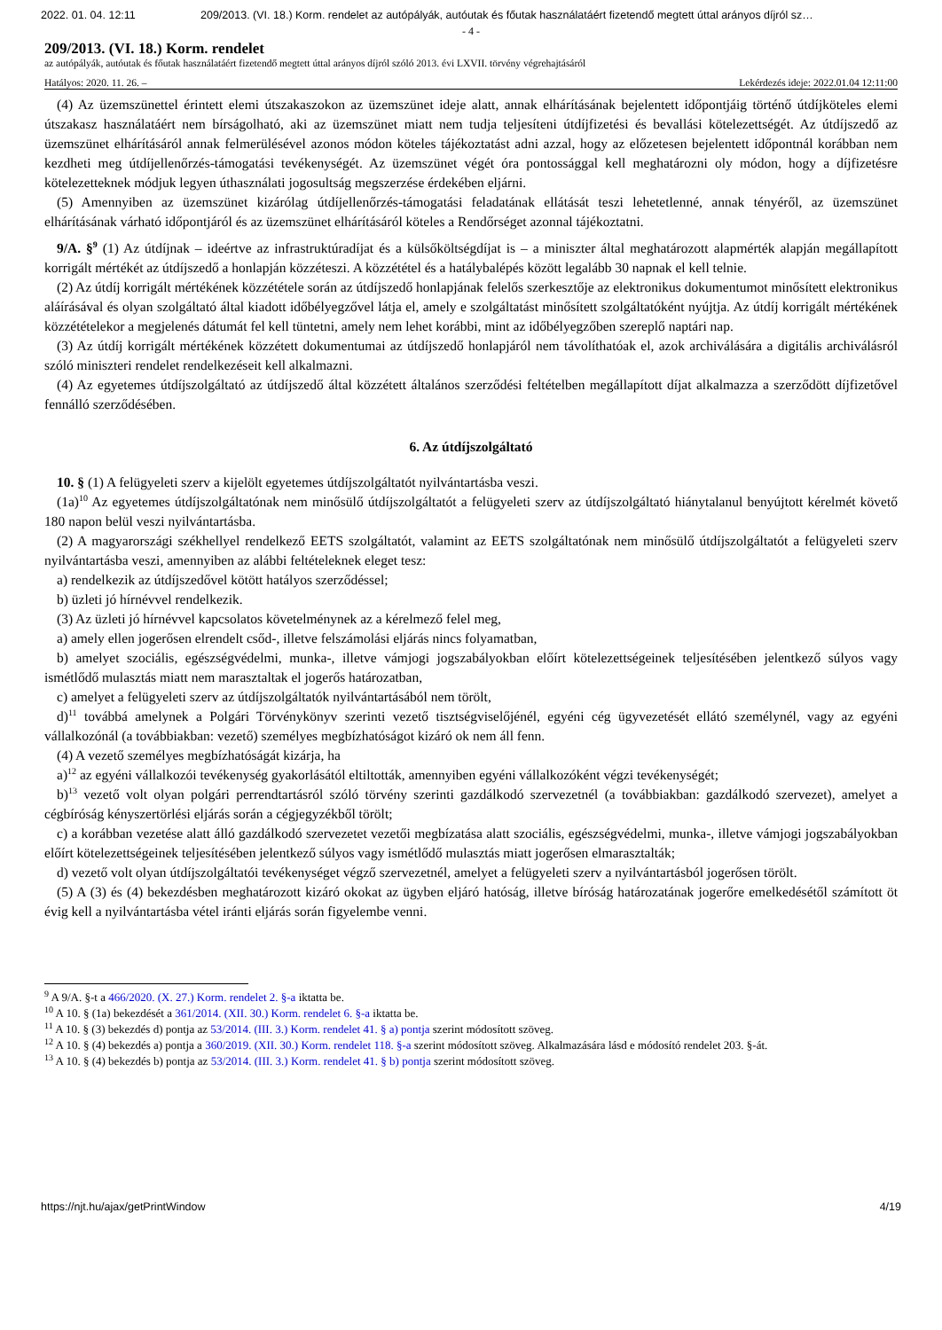2022. 01. 04. 12:11 209/2013. (VI. 18.) Korm. rendelet az autópályák, autóutak és főutak használatáért fizetendő megtett úttal arányos díjról sz…
- 4 -
209/2013. (VI. 18.) Korm. rendelet
az autópályák, autóutak és főutak használatáért fizetendő megtett úttal arányos díjról szóló 2013. évi LXVII. törvény végrehajtásáról
Hatályos: 2020. 11. 26. – Lekérdezés ideje: 2022.01.04 12:11:00
(4) Az üzemszünettel érintett elemi útszakaszokon az üzemszünet ideje alatt, annak elhárításának bejelentett időpontjáig történő útdíjköteles elemi útszakasz használatáért nem bírságolható, aki az üzemszünet miatt nem tudja teljesíteni útdíjfizetési és bevallási kötelezettségét. Az útdíjszedő az üzemszünet elhárításáról annak felmerülésével azonos módon köteles tájékoztatást adni azzal, hogy az előzetesen bejelentett időpontnál korábban nem kezdheti meg útdíjellenőrzés-támogatási tevékenységét. Az üzemszünet végét óra pontossággal kell meghatározni oly módon, hogy a díjfizetésre kötelezetteknek módjuk legyen úthasználati jogosultság megszerzése érdekében eljárni.
(5) Amennyiben az üzemszünet kizárólag útdíjellenőrzés-támogatási feladatának ellátását teszi lehetetlenné, annak tényéről, az üzemszünet elhárításának várható időpontjáról és az üzemszünet elhárításáról köteles a Rendőrséget azonnal tájékoztatni.
9/A. §<sup>9</sup> (1) Az útdíjnak – ideértve az infrastruktúradíjat és a külsőköltségdíjat is – a miniszter által meghatározott alapmérték alapján megállapított korrigált mértékét az útdíjszedő a honlapján közzéteszi. A közzététel és a hatálybalépés között legalább 30 napnak el kell telnie.
(2) Az útdíj korrigált mértékének közzététele során az útdíjszedő honlapjának felelős szerkesztője az elektronikus dokumentumot minősített elektronikus aláírásával és olyan szolgáltató által kiadott időbélyegzővel látja el, amely e szolgáltatást minősített szolgáltatóként nyújtja. Az útdíj korrigált mértékének közzétételekor a megjelenés dátumát fel kell tüntetni, amely nem lehet korábbi, mint az időbélyegzőben szereplő naptári nap.
(3) Az útdíj korrigált mértékének közzétett dokumentumai az útdíjszedő honlapjáról nem távolíthatóak el, azok archiválására a digitális archiválásról szóló miniszteri rendelet rendelkezéseit kell alkalmazni.
(4) Az egyetemes útdíjszolgáltató az útdíjszedő által közzétett általános szerződési feltételben megállapított díjat alkalmazza a szerződött díjfizetővel fennálló szerződésében.
6. Az útdíjszolgáltató
10. § (1) A felügyeleti szerv a kijelölt egyetemes útdíjszolgáltatót nyilvántartásba veszi.
(1a)<sup>10</sup> Az egyetemes útdíjszolgáltatónak nem minősülő útdíjszolgáltatót a felügyeleti szerv az útdíjszolgáltató hiánytalanul benyújtott kérelmét követő 180 napon belül veszi nyilvántartásba.
(2) A magyarországi székhellyel rendelkező EETS szolgáltatót, valamint az EETS szolgáltatónak nem minősülő útdíjszolgáltatót a felügyeleti szerv nyilvántartásba veszi, amennyiben az alábbi feltételeknek eleget tesz:
a) rendelkezik az útdíjszedővel kötött hatályos szerződéssel;
b) üzleti jó hírnévvel rendelkezik.
(3) Az üzleti jó hírnévvel kapcsolatos követelménynek az a kérelmező felel meg,
a) amely ellen jogerősen elrendelt csőd-, illetve felszámolási eljárás nincs folyamatban,
b) amelyet szociális, egészségvédelmi, munka-, illetve vámjogi jogszabályokban előírt kötelezettségeinek teljesítésében jelentkező súlyos vagy ismétlődő mulasztás miatt nem marasztaltak el jogerős határozatban,
c) amelyet a felügyeleti szerv az útdíjszolgáltatók nyilvántartásából nem törölt,
d)<sup>11</sup> továbbá amelynek a Polgári Törvénykönyv szerinti vezető tisztségviselőjénél, egyéni cég ügyvezetését ellátó személynél, vagy az egyéni vállalkozónál (a továbbiakban: vezető) személyes megbízhatóságot kizáró ok nem áll fenn.
(4) A vezető személyes megbízhatóságát kizárja, ha
a)<sup>12</sup> az egyéni vállalkozói tevékenység gyakorlásától eltiltották, amennyiben egyéni vállalkozóként végzi tevékenységét;
b)<sup>13</sup> vezető volt olyan polgári perrendtartásról szóló törvény szerinti gazdálkodó szervezetnél (a továbbiakban: gazdálkodó szervezet), amelyet a cégbíróság kényszertörlési eljárás során a cégjegyzékből törölt;
c) a korábban vezetése alatt álló gazdálkodó szervezetet vezetői megbízatása alatt szociális, egészségvédelmi, munka-, illetve vámjogi jogszabályokban előírt kötelezettségeinek teljesítésében jelentkező súlyos vagy ismétlődő mulasztás miatt jogerősen elmarasztalták;
d) vezető volt olyan útdíjszolgáltatói tevékenységet végző szervezetnél, amelyet a felügyeleti szerv a nyilvántartásból jogerősen törölt.
(5) A (3) és (4) bekezdésben meghatározott kizáró okokat az ügyben eljáró hatóság, illetve bíróság határozatának jogerőre emelkedésétől számított öt évig kell a nyilvántartásba vétel iránti eljárás során figyelembe venni.
<sup>9</sup> A 9/A. §-t a 466/2020. (X. 27.) Korm. rendelet 2. §-a iktatta be.
<sup>10</sup> A 10. § (1a) bekezdését a 361/2014. (XII. 30.) Korm. rendelet 6. §-a iktatta be.
<sup>11</sup> A 10. § (3) bekezdés d) pontja az 53/2014. (III. 3.) Korm. rendelet 41. § a) pontja szerint módosított szöveg.
<sup>12</sup> A 10. § (4) bekezdés a) pontja a 360/2019. (XII. 30.) Korm. rendelet 118. §-a szerint módosított szöveg. Alkalmazására lásd e módosító rendelet 203. §-át.
<sup>13</sup> A 10. § (4) bekezdés b) pontja az 53/2014. (III. 3.) Korm. rendelet 41. § b) pontja szerint módosított szöveg.
https://njt.hu/ajax/getPrintWindow 4/19